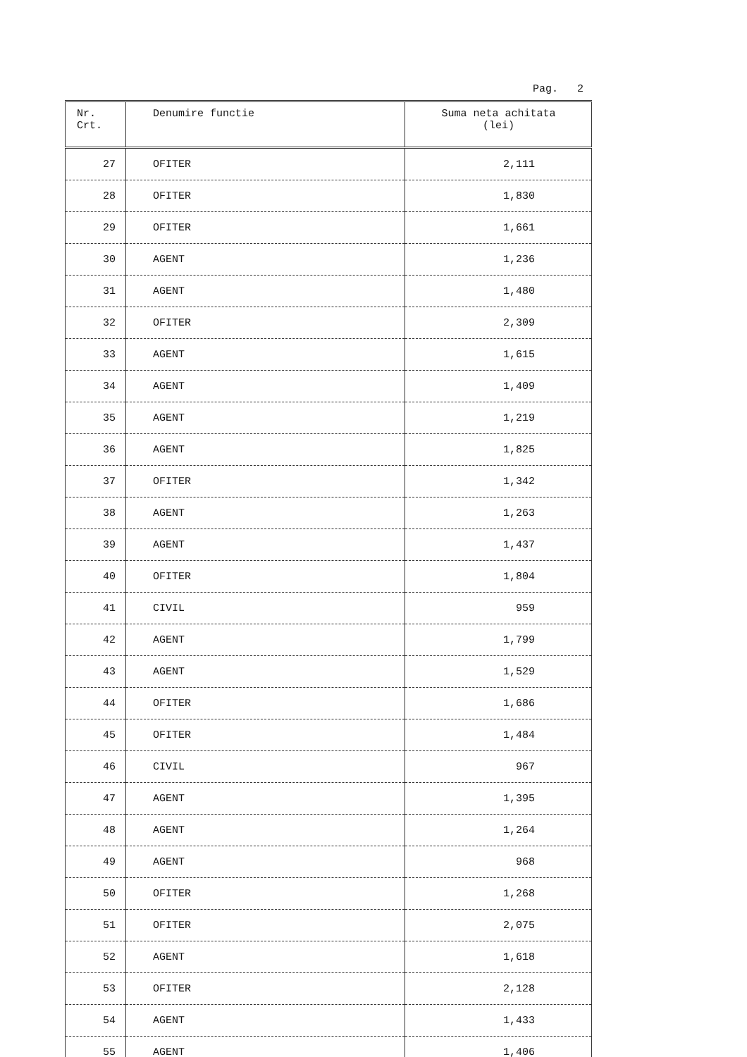Pag. 2
| Nr. Crt. | Denumire functie | Suma neta achitata (lei) |
| --- | --- | --- |
| 27 | OFITER | 2,111 |
| 28 | OFITER | 1,830 |
| 29 | OFITER | 1,661 |
| 30 | AGENT | 1,236 |
| 31 | AGENT | 1,480 |
| 32 | OFITER | 2,309 |
| 33 | AGENT | 1,615 |
| 34 | AGENT | 1,409 |
| 35 | AGENT | 1,219 |
| 36 | AGENT | 1,825 |
| 37 | OFITER | 1,342 |
| 38 | AGENT | 1,263 |
| 39 | AGENT | 1,437 |
| 40 | OFITER | 1,804 |
| 41 | CIVIL | 959 |
| 42 | AGENT | 1,799 |
| 43 | AGENT | 1,529 |
| 44 | OFITER | 1,686 |
| 45 | OFITER | 1,484 |
| 46 | CIVIL | 967 |
| 47 | AGENT | 1,395 |
| 48 | AGENT | 1,264 |
| 49 | AGENT | 968 |
| 50 | OFITER | 1,268 |
| 51 | OFITER | 2,075 |
| 52 | AGENT | 1,618 |
| 53 | OFITER | 2,128 |
| 54 | AGENT | 1,433 |
| 55 | AGENT | 1,406 |